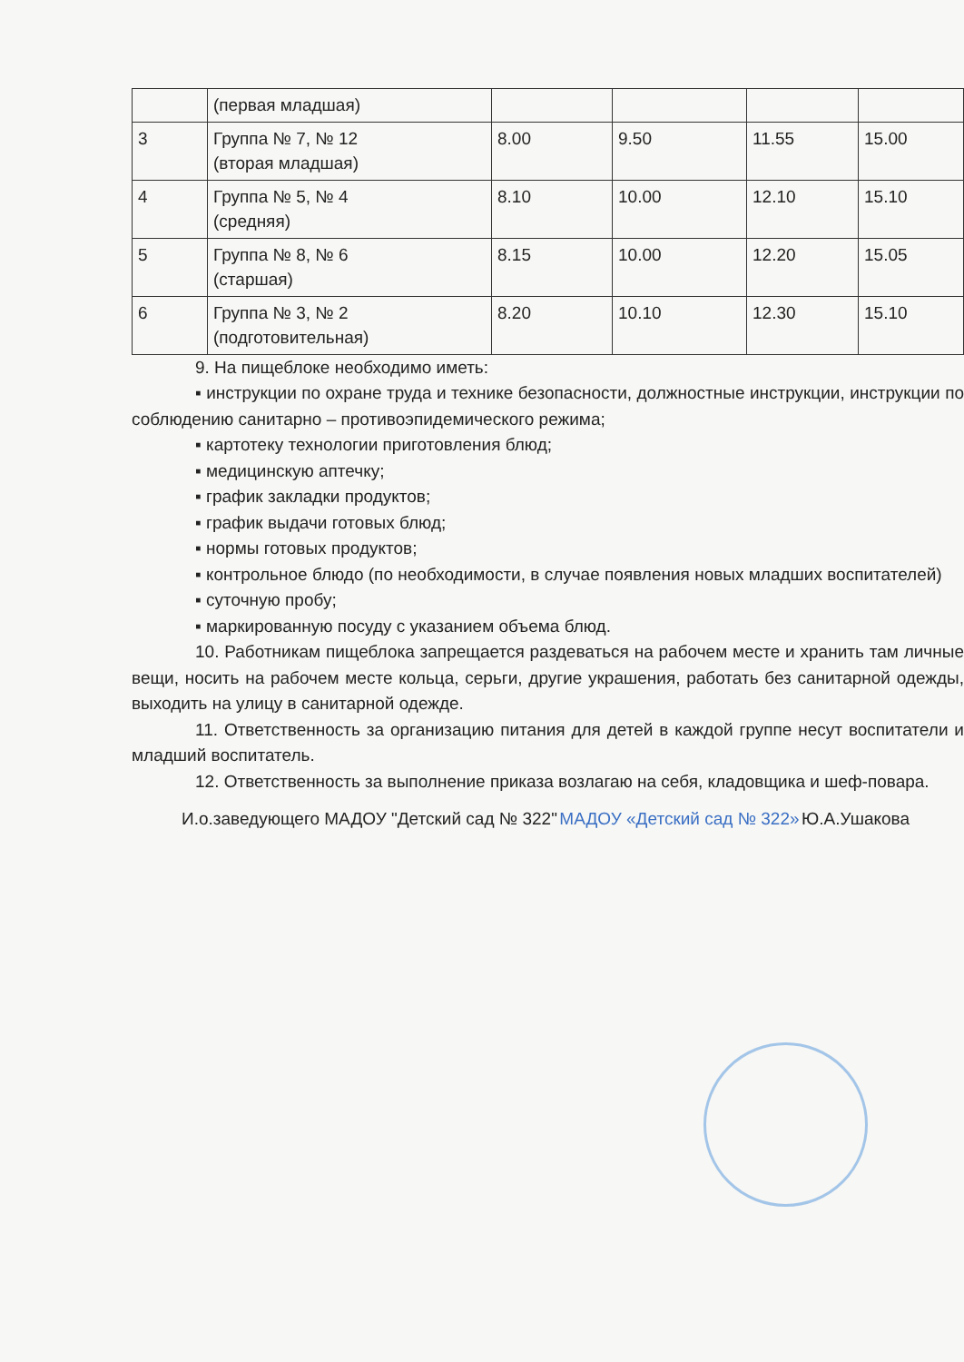| | (первая младшая) | | | | |
| 3 | Группа № 7, № 12 (вторая младшая) | 8.00 | 9.50 | 11.55 | 15.00 |
| 4 | Группа № 5, № 4 (средняя) | 8.10 | 10.00 | 12.10 | 15.10 |
| 5 | Группа № 8, № 6 (старшая) | 8.15 | 10.00 | 12.20 | 15.05 |
| 6 | Группа № 3, № 2 (подготовительная) | 8.20 | 10.10 | 12.30 | 15.10 |
9. На пищеблоке необходимо иметь:
▪ инструкции по охране труда и технике безопасности, должностные инструкции, инструкции по соблюдению санитарно – противоэпидемического режима;
▪ картотеку технологии приготовления блюд;
▪ медицинскую аптечку;
▪ график закладки продуктов;
▪ график выдачи готовых блюд;
▪ нормы готовых продуктов;
▪ контрольное блюдо (по необходимости, в случае появления новых младших воспитателей)
▪ суточную пробу;
▪ маркированную посуду с указанием объема блюд.
10. Работникам пищеблока запрещается раздеваться на рабочем месте и хранить там личные вещи, носить на рабочем месте кольца, серьги, другие украшения, работать без санитарной одежды, выходить на улицу в санитарной одежде.
11. Ответственность за организацию питания для детей в каждой группе несут воспитатели и младший воспитатель.
12. Ответственность за выполнение приказа возлагаю на себя, кладовщика и шеф-повара.
И.о.заведующего МАДОУ "Детский сад № 322" МАДОУ «Детский сад № 322» Ю.А.Ушакова